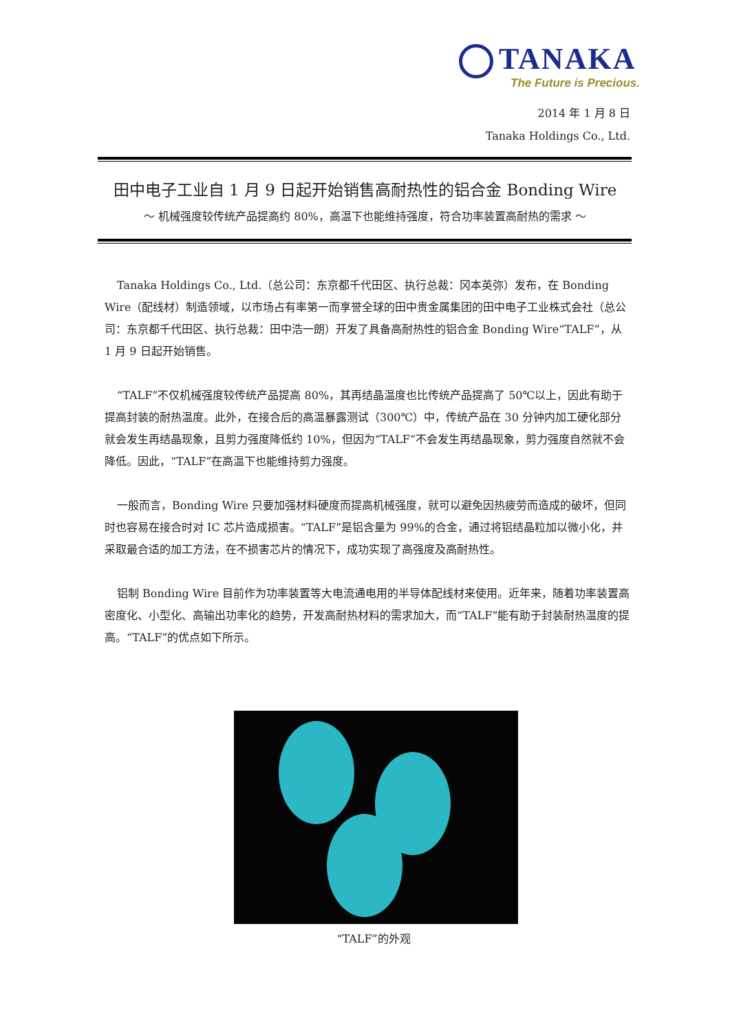TANAKA
The Future is Precious.
2014 年 1 月 8 日
Tanaka Holdings Co., Ltd.
田中电子工业自 1 月 9 日起开始销售高耐热性的铝合金 Bonding Wire
～ 机械强度较传统产品提高约 80%，高温下也能维持强度，符合功率装置高耐热的需求 ～
Tanaka Holdings Co., Ltd.（总公司：东京都千代田区、执行总裁：冈本英弥）发布，在 Bonding Wire（配线材）制造领域，以市场占有率第一而享誉全球的田中贵金属集团的田中电子工业株式会社（总公司：东京都千代田区、执行总裁：田中浩一朗）开发了具备高耐热性的铝合金 Bonding Wire“TALF”，从 1 月 9 日起开始销售。
“TALF”不仅机械强度较传统产品提高 80%，其再结晶温度也比传统产品提高了 50℃以上，因此有助于提高封装的耐热温度。此外，在接合后的高温暴露测试（300℃）中，传统产品在 30 分钟内加工硬化部分就会发生再结晶现象，且剪力强度降低约 10%，但因为“TALF”不会发生再结晶现象，剪力强度自然就不会降低。因此，“TALF”在高温下也能维持剪力强度。
一般而言，Bonding Wire 只要加强材料硬度而提高机械强度，就可以避免因热疲劳而造成的破坏，但同时也容易在接合时对 IC 芯片造成损害。“TALF”是铝含量为 99%的合金，通过将铝结晶粒加以微小化，并采取最合适的加工方法，在不损害芯片的情况下，成功实现了高强度及高耐热性。
铝制 Bonding Wire 目前作为功率装置等大电流通电用的半导体配线材来使用。近年来，随着功率装置高密度化、小型化、高输出功率化的趋势，开发高耐热材料的需求加大，而“TALF”能有助于封装耐热温度的提高。“TALF”的优点如下所示。
“TALF”的外观